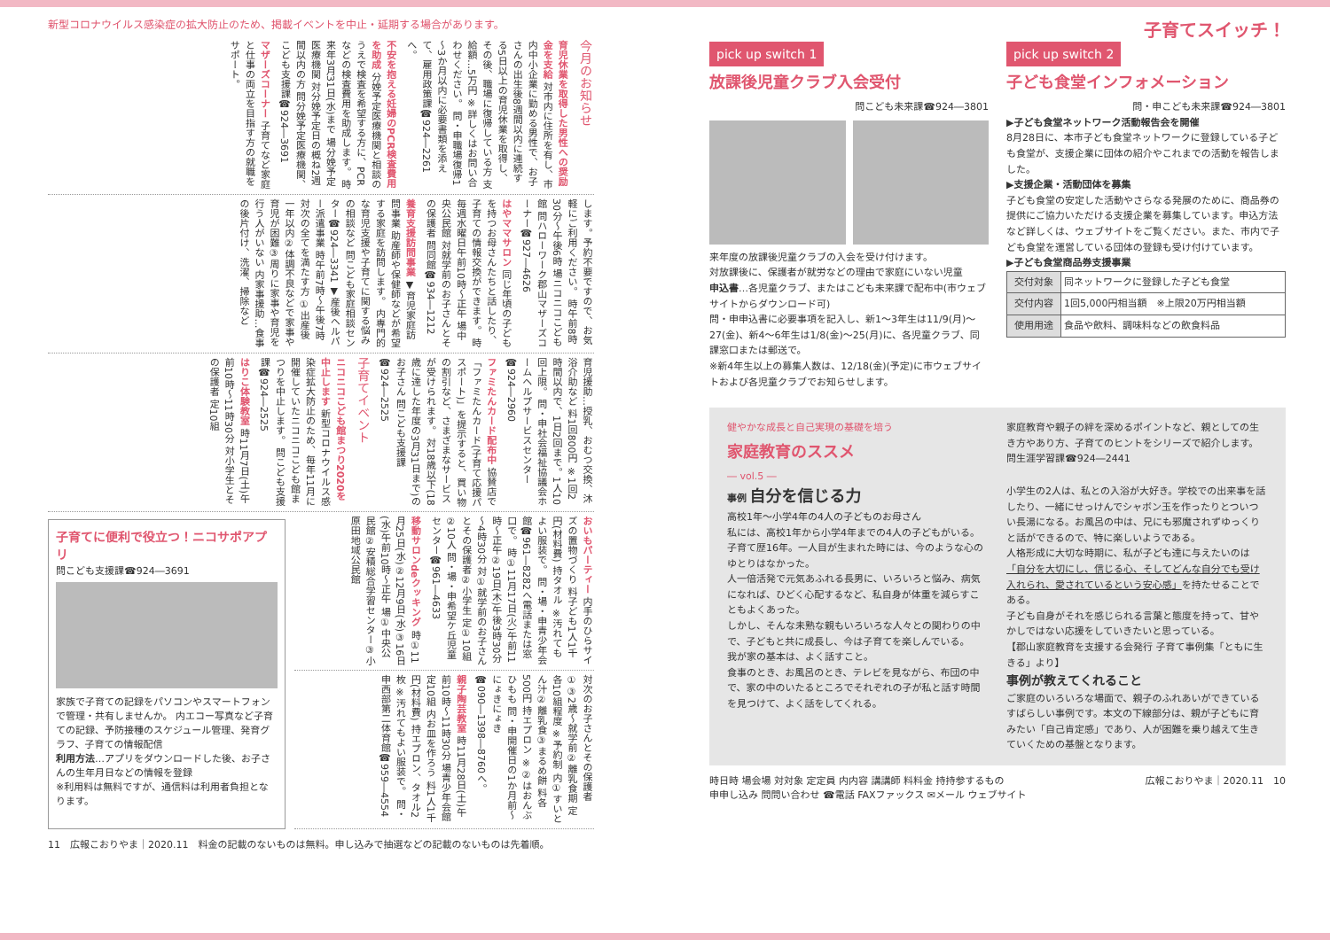新型コロナウイルス感染症の拡大防止のため、掲載イベントを中止・延期する場合があります。
今月のお知らせ
育児休業を取得した男性への奨励金を支給 対市内に住所を有し、市内中小企業に勤める男性で、お子さんの出生後8週間以内に連続する5日以上の育児休業を取得し、その後、職場に復帰している方 支給額…5万円 ※詳しくはお問い合わせください。 問・申職場復帰1～3か月以内に必要書類を添えて、雇用政策課☎924―2261へ。
不安を抱える妊婦のPCR検査費用を助成 分娩予定医療機関と相談のうえで検査を希望する方に、PCRなどの検査費用を助成します。 時来年3月31日(水)まで 場分娩予定医療機関 対分娩予定日の概ね2週間以内の方 問分娩予定医療機関、こども支援課☎924―3691
マザーズコーナー 子育てなど家庭と仕事の両立を目指す方の就職をサポート。
します。予約不要ですので、お気軽にご利用ください。 時午前8時30分～午後6時 場ニコニコこども館 問ハローワーク郡山マザーズコーナー☎927―4626
はやママサロン 同じ年頃の子どもを持つお母さんたちと話したり、子育ての情報交換ができます。 時毎週水曜日午前10時～正午 場中央公民館 対就学前のお子さんとその保護者 問同館☎934―1212
養育支援訪問事業 ▼育児家庭訪問事業 助産師や保健師などが希望する家庭を訪問します。 内専門的な育児支援や子育てに関する悩みの相談など 問こども家庭相談センター☎924―3341 ▼産後ヘルパー派遣事業 時午前7時～午後7時 対次の全てを満たす方 ①出産後一年以内②体調不良などで家事や育児が困難③周りに家事や育児を行う人がいない 内家事援助…食事の後片付け、洗濯、掃除など
育児援助…授乳、おむつ交換、沐浴介助など 料1回800円 ※1回2時間以内で、1日2回まで。1人10回上限。 問・申社会福祉協議会ホームヘルプサービスセンター☎924―2960
ファミたんカード配布中 協賛店で「ファミたんカード(子育て応援パスポート)」を提示すると、買い物の割引など、さまざまなサービスが受けられます。 対18歳以下(18歳に達した年度の3月31日まで)のお子さん 問こども支援課☎924―2525
子育てイベント
ニコニコこども館まつり2020を中止します 新型コロナウイルス感染症拡大防止のため、毎年11月に開催していたニコニコこども館まつりを中止します。 問こども支援課☎924―2525
はりこ体験教室 時11月7日(土)午前10時～11時30分 対小学生とその保護者 定10組
子育てに便利で役立つ！ニコサポアプリ
問こども支援課☎924―3691
家族で子育ての記録をパソコンやスマートフォンで管理・共有しませんか。 内エコー写真など子育ての記録、予防接種のスケジュール管理、発育グラフ、子育ての情報配信
利用方法…アプリをダウンロードした後、お子さんの生年月日などの情報を登録
※利用料は無料ですが、通信料は利用者負担となります。
おいもパーティー 内手のひらサイズの置物づくり 料子ども1人1千円(材料費) 持タオル ※汚れてもよい服装で。 問・場・申青少年会館☎961―8282へ電話または窓口で。 時①11月17日(火)午前11時～正午②19日(木)午後3時30分～4時30分 対①就学前のお子さんとその保護者②小学生 定①10組②10人 問・場・申希望ケ丘児童センター☎961―4633
移動サロンdeクッキング 時①11月25日(水)②12月9日(水)③16日(水)午前10時～正午 場①中央公民館②安積総合学習センター③小原田地域公民館
対次のお子さんとその保護者①③2歳～就学前②離乳食期 定各10組程度 ※予約制 内①すいとん汁②離乳食③まるめ餅 料各500円 持エプロン ※②はおんぶひもも 問・申開催日の1か月前～にょきにょき☎090―1398―8760へ。
親子陶芸教室 時11月28日(土)午前10時～11時30分 場青少年会館 定10組 内お皿を作ろう 料1人1千円(材料費) 持エプロン、タオル2枚 ※汚れてもよい服装で。 問・申西部第二体育館☎959―4554
11　広報こおりやま｜2020.11　料金の記載のないものは無料。申し込みで抽選などの記載のないものは先着順。
子育てスイッチ！
pick up switch 1
放課後児童クラブ入会受付
問こども未来課☎924―3801
来年度の放課後児童クラブの入会を受け付けます。
対放課後に、保護者が就労などの理由で家庭にいない児童
申込書…各児童クラブ、またはこども未来課で配布中(市ウェブサイトからダウンロード可)
問・申申込書に必要事項を記入し、新1～3年生は11/9(月)～27(金)、新4～6年生は1/8(金)～25(月)に、各児童クラブ、同課窓口または郵送で。
※新4年生以上の募集人数は、12/18(金)(予定)に市ウェブサイトおよび各児童クラブでお知らせします。
pick up switch 2
子ども食堂インフォメーション
問・申こども未来課☎924―3801
▶子ども食堂ネットワーク活動報告会を開催
8月28日に、本市子ども食堂ネットワークに登録している子ども食堂が、支援企業に団体の紹介やこれまでの活動を報告しました。
▶支援企業・活動団体を募集
子ども食堂の安定した活動やさらなる発展のために、商品券の提供にご協力いただける支援企業を募集しています。申込方法など詳しくは、ウェブサイトをご覧ください。また、市内で子ども食堂を運営している団体の登録も受け付けています。
▶子ども食堂商品券支援事業
| 交付対象 | 同ネットワークに登録した子ども食堂 |
| 交付内容 | 1回5,000円相当額 ※上限20万円相当額 |
| 使用用途 | 食品や飲料、調味料などの飲食料品 |
健やかな成長と自己実現の基礎を培う
家庭教育のススメ
― vol.5 ―
家庭教育や親子の絆を深めるポイントなど、親としての生き方やあり方、子育てのヒントをシリーズで紹介します。
問生涯学習課☎924―2441
事例 自分を信じる力
高校1年～小学4年の4人の子どものお母さん
私には、高校1年から小学4年までの4人の子どもがいる。
子育て歴16年。一人目が生まれた時には、今のような心のゆとりはなかった。
人一倍活発で元気あふれる長男に、いろいろと悩み、病気になれば、ひどく心配するなど、私自身が体重を減らすこともよくあった。
しかし、そんな未熟な親もいろいろな人々との関わりの中で、子どもと共に成長し、今は子育てを楽しんでいる。
我が家の基本は、よく話すこと。
食事のとき、お風呂のとき、テレビを見ながら、布団の中で、家の中のいたるところでそれぞれの子が私と話す時間を見つけて、よく話をしてくれる。
小学生の2人は、私との入浴が大好き。学校での出来事を話したり、一緒にせっけんでシャボン玉を作ったりとついつい長湯になる。お風呂の中は、兄にも邪魔されずゆっくりと話ができるので、特に楽しいようである。
人格形成に大切な時期に、私が子ども達に与えたいのは「自分を大切にし、信じる心、そしてどんな自分でも受け入れられ、愛されているという安心感」を持たせることである。
子ども自身がそれを感じられる言葉と態度を持って、甘やかしではない応援をしていきたいと思っている。
【郡山家庭教育を支援する会発行 子育て事例集「ともに生きる」より】
事例が教えてくれること
ご家庭のいろいろな場面で、親子のふれあいができているすばらしい事例です。本文の下線部分は、親が子どもに育みたい「自己肯定感」であり、人が困難を乗り越えて生きていくための基盤となります。
時日時 場会場 対対象 定定員 内内容 講講師 料料金 持持参するもの
申申し込み 問問い合わせ ☎電話 FAXファックス ✉メール ウェブサイト 広報こおりやま｜2020.11　10